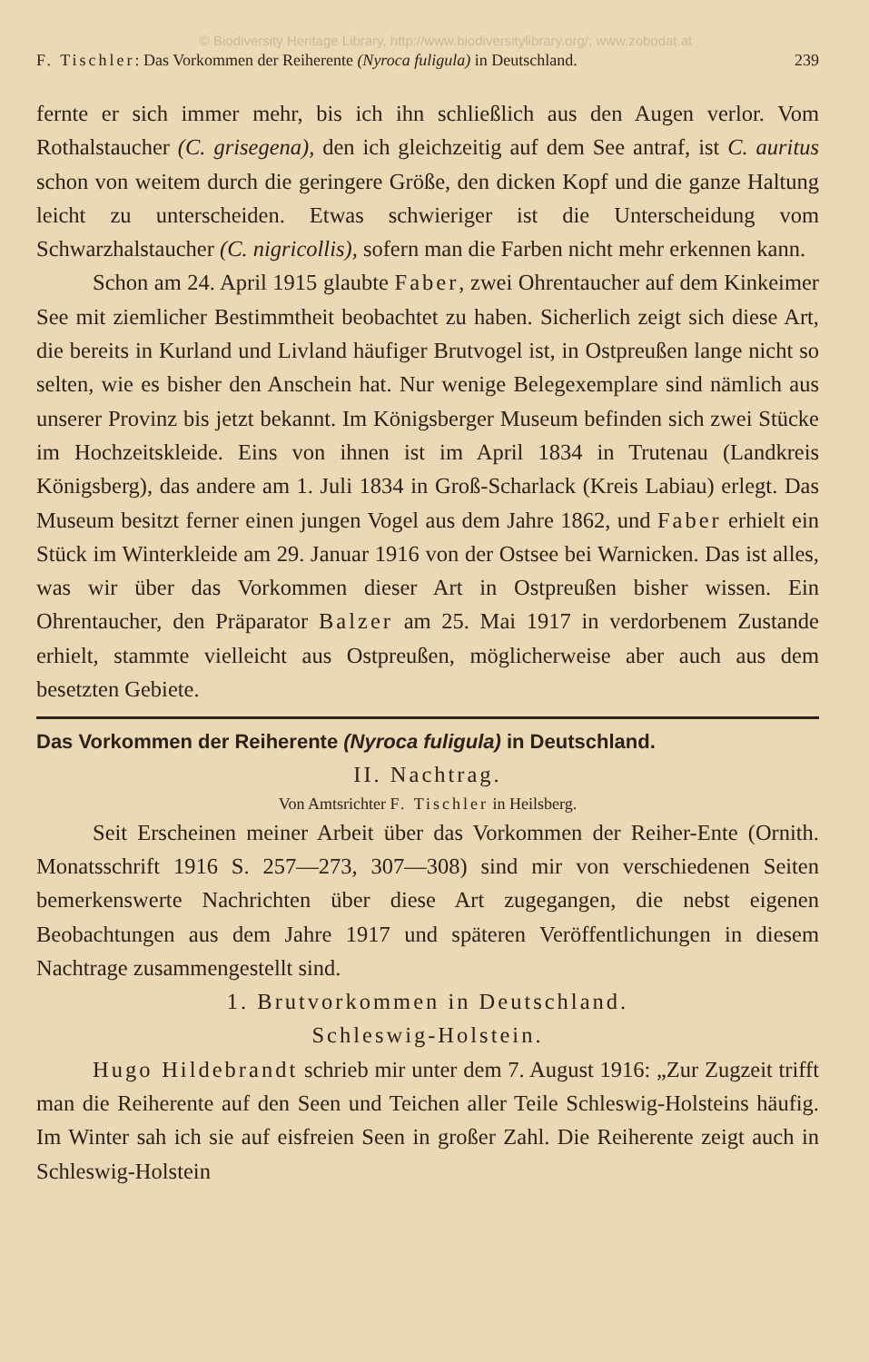© Biodiversity Heritage Library, http://www.biodiversitylibrary.org/; www.zobodat.at
F. Tischler: Das Vorkommen der Reiherente (Nyroca fuligula) in Deutschland. 239
fernte er sich immer mehr, bis ich ihn schließlich aus den Augen verlor. Vom Rothalstaucher (C. grisegena), den ich gleichzeitig auf dem See antraf, ist C. auritus schon von weitem durch die geringere Größe, den dicken Kopf und die ganze Haltung leicht zu unterscheiden. Etwas schwieriger ist die Unterscheidung vom Schwarzhalstaucher (C. nigricollis), sofern man die Farben nicht mehr erkennen kann.
Schon am 24. April 1915 glaubte Faber, zwei Ohrentaucher auf dem Kinkeimer See mit ziemlicher Bestimmtheit beobachtet zu haben. Sicherlich zeigt sich diese Art, die bereits in Kurland und Livland häufiger Brutvogel ist, in Ostpreußen lange nicht so selten, wie es bisher den Anschein hat. Nur wenige Belegexemplare sind nämlich aus unserer Provinz bis jetzt bekannt. Im Königsberger Museum befinden sich zwei Stücke im Hochzeitskleide. Eins von ihnen ist im April 1834 in Trutenau (Landkreis Königsberg), das andere am 1. Juli 1834 in Groß-Scharlack (Kreis Labiau) erlegt. Das Museum besitzt ferner einen jungen Vogel aus dem Jahre 1862, und Faber erhielt ein Stück im Winterkleide am 29. Januar 1916 von der Ostsee bei Warnicken. Das ist alles, was wir über das Vorkommen dieser Art in Ostpreußen bisher wissen. Ein Ohrentaucher, den Präparator Balzer am 25. Mai 1917 in verdorbenem Zustande erhielt, stammte vielleicht aus Ostpreußen, möglicherweise aber auch aus dem besetzten Gebiete.
Das Vorkommen der Reiherente (Nyroca fuligula) in Deutschland.
II. Nachtrag.
Von Amtsrichter F. Tischler in Heilsberg.
Seit Erscheinen meiner Arbeit über das Vorkommen der Reiher-Ente (Ornith. Monatsschrift 1916 S. 257—273, 307—308) sind mir von verschiedenen Seiten bemerkenswerte Nachrichten über diese Art zugegangen, die nebst eigenen Beobachtungen aus dem Jahre 1917 und späteren Veröffentlichungen in diesem Nachtrage zusammengestellt sind.
1. Brutvorkommen in Deutschland.
Schleswig-Holstein.
Hugo Hildebrandt schrieb mir unter dem 7. August 1916: „Zur Zugzeit trifft man die Reiherente auf den Seen und Teichen aller Teile Schleswig-Holsteins häufig. Im Winter sah ich sie auf eisfreien Seen in großer Zahl. Die Reiherente zeigt auch in Schleswig-Holstein